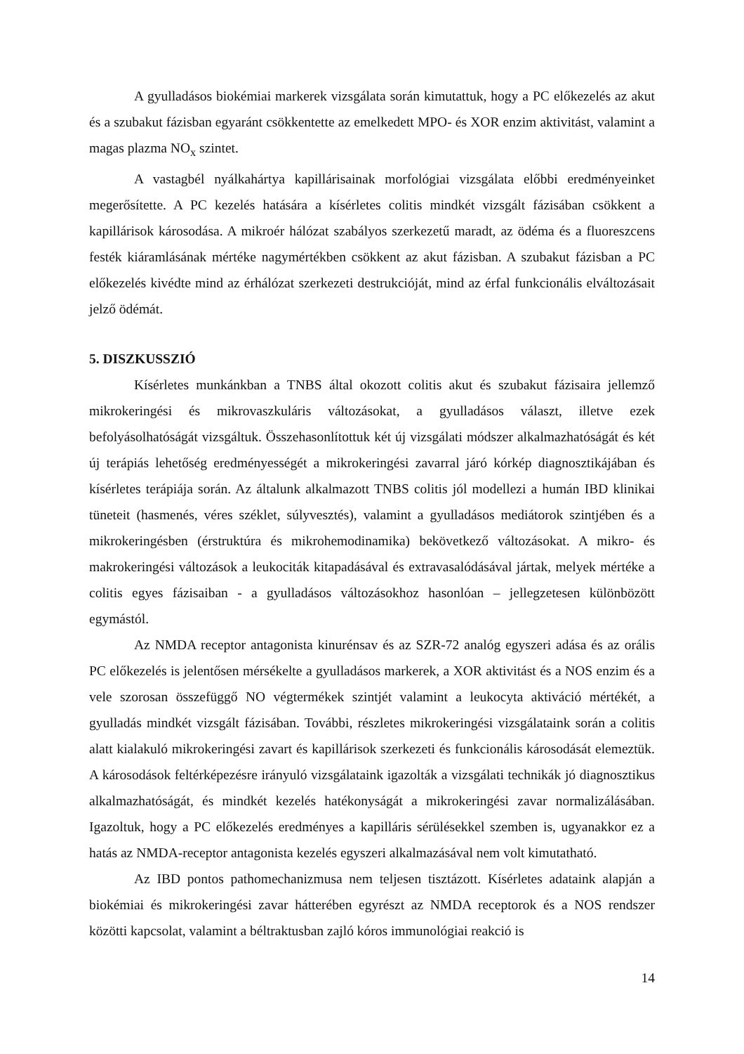A gyulladásos biokémiai markerek vizsgálata során kimutattuk, hogy a PC előkezelés az akut és a szubakut fázisban egyaránt csökkentette az emelkedett MPO- és XOR enzim aktivitást, valamint a magas plazma NO<sub>x</sub> szintet.
A vastagbél nyálkahártya kapillárisainak morfológiai vizsgálata előbbi eredményeinket megerősítette. A PC kezelés hatására a kísérletes colitis mindkét vizsgált fázisában csökkent a kapillárisok károsodása. A mikroér hálózat szabályos szerkezetű maradt, az ödéma és a fluoreszcens festék kiáramlásának mértéke nagymértékben csökkent az akut fázisban. A szubakut fázisban a PC előkezelés kivédte mind az érhálózat szerkezeti destrukcióját, mind az érfal funkcionális elváltozásait jelző ödémát.
5. DISZKUSSZIÓ
Kísérletes munkánkban a TNBS által okozott colitis akut és szubakut fázisaira jellemző mikrokeringési és mikrovaszkuláris változásokat, a gyulladásos választ, illetve ezek befolyásolhatóságát vizsgáltuk. Összehasonlítottuk két új vizsgálati módszer alkalmazhatóságát és két új terápiás lehetőség eredményességét a mikrokeringési zavarral járó kórkép diagnosztikájában és kísérletes terápiája során. Az általunk alkalmazott TNBS colitis jól modellezi a humán IBD klinikai tüneteit (hasmenés, véres széklet, súlyvesztés), valamint a gyulladásos mediátorok szintjében és a mikrokeringésben (érstruktúra és mikrohemodinamika) bekövetkező változásokat. A mikro- és makrokeringési változások a leukociták kitapadásával és extravasalódásával jártak, melyek mértéke a colitis egyes fázisaiban - a gyulladásos változásokhoz hasonlóan – jellegzetesen különbözött egymástól.
Az NMDA receptor antagonista kinurénsav és az SZR-72 analóg egyszeri adása és az orális PC előkezelés is jelentősen mérsékelte a gyulladásos markerek, a XOR aktivitást és a NOS enzim és a vele szorosan összefüggő NO végtermékek szintjét valamint a leukocyta aktiváció mértékét, a gyulladás mindkét vizsgált fázisában. További, részletes mikrokeringési vizsgálataink során a colitis alatt kialakuló mikrokeringési zavart és kapillárisok szerkezeti és funkcionális károsodását elemeztük. A károsodások feltérképezésre irányuló vizsgálataink igazolták a vizsgálati technikák jó diagnosztikus alkalmazhatóságát, és mindkét kezelés hatékonyságát a mikrokeringési zavar normalizálásában. Igazoltuk, hogy a PC előkezelés eredményes a kapilláris sérülésekkel szemben is, ugyanakkor ez a hatás az NMDA-receptor antagonista kezelés egyszeri alkalmazásával nem volt kimutatható.
Az IBD pontos pathomechanizmusa nem teljesen tisztázott. Kísérletes adataink alapján a biokémiai és mikrokeringési zavar hátterében egyrészt az NMDA receptorok és a NOS rendszer közötti kapcsolat, valamint a béltraktusban zajló kóros immunológiai reakció is
14